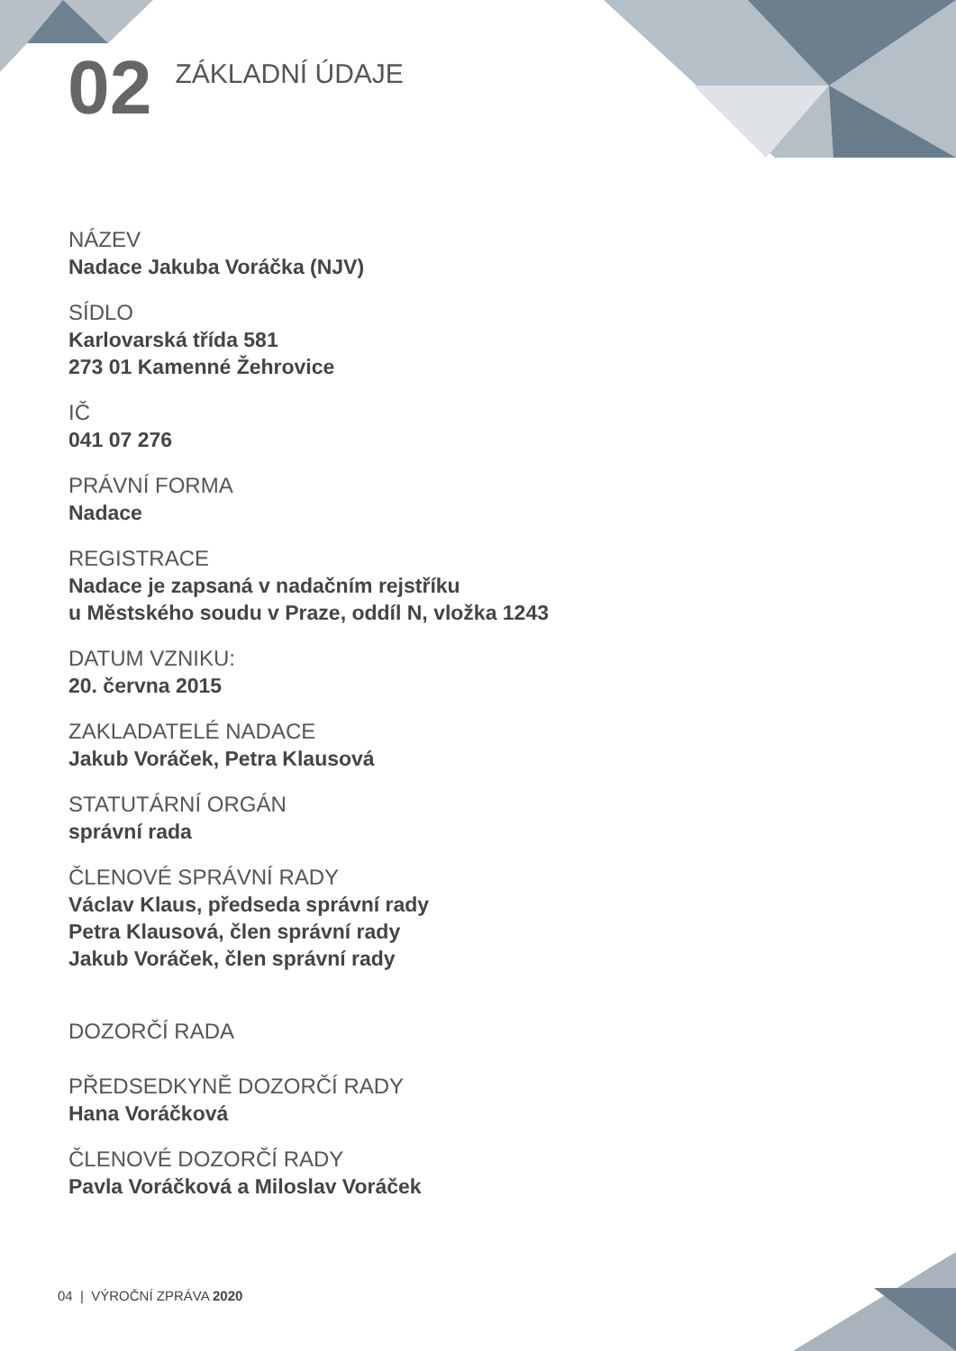02
ZÁKLADNÍ ÚDAJE
NÁZEV
Nadace Jakuba Voráčka (NJV)
SÍDLO
Karlovarská třída 581
273 01 Kamenné Žehrovice
IČ
041 07 276
PRÁVNÍ FORMA
Nadace
REGISTRACE
Nadace je zapsaná v nadačním rejstříku
u Městského soudu v Praze, oddíl N, vložka 1243
DATUM VZNIKU:
20. června 2015
ZAKLADATELÉ NADACE
Jakub Voráček, Petra Klausová
STATUTÁRNÍ ORGÁN
správní rada
ČLENOVÉ SPRÁVNÍ RADY
Václav Klaus, předseda správní rady
Petra Klausová, člen správní rady
Jakub Voráček, člen správní rady
DOZORČÍ RADA
PŘEDSEDKYNĚ DOZORČÍ RADY
Hana Voráčková
ČLENOVÉ DOZORČÍ RADY
Pavla Voráčková a Miloslav Voráček
04 | VÝROČNÍ ZPRÁVA 2020